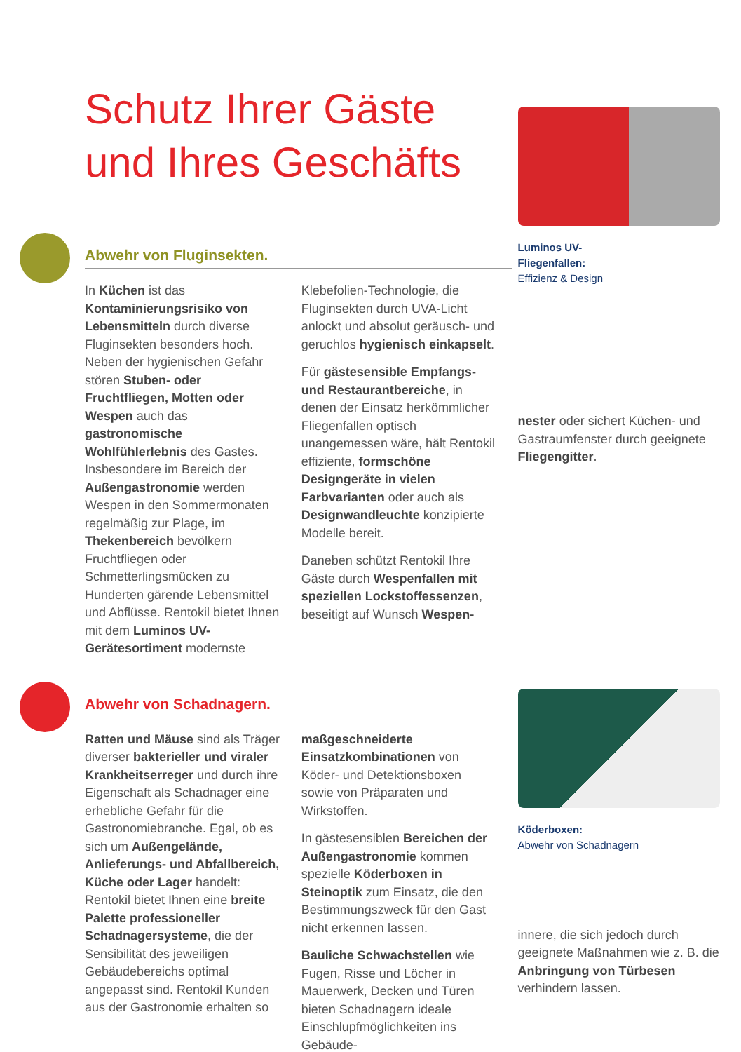Schutz Ihrer Gäste
und Ihres Geschäfts
Abwehr von Fluginsekten.
In Küchen ist das Kontaminierungsrisiko von Lebensmitteln durch diverse Fluginsekten besonders hoch. Neben der hygienischen Gefahr stören Stuben- oder Fruchtfliegen, Motten oder Wespen auch das gastronomische Wohlfühlerlebnis des Gastes. Insbesondere im Bereich der Außengastronomie werden Wespen in den Sommermonaten regelmäßig zur Plage, im Thekenbereich bevölkern Fruchtfliegen oder Schmetterlingsmücken zu Hunderten gärende Lebensmittel und Abflüsse. Rentokil bietet Ihnen mit dem Luminos UV-Gerätesortiment modernste
Klebefolien-Technologie, die Fluginsekten durch UVA-Licht anlockt und absolut geräusch- und geruchlos hygienisch einkapselt.
Für gästesensible Empfangs- und Restaurantbereiche, in denen der Einsatz herkömmlicher Fliegenfallen optisch unangemessen wäre, hält Rentokil effiziente, formschöne Designgeräte in vielen Farbvarianten oder auch als Designwandleuchte konzipierte Modelle bereit.
Daneben schützt Rentokil Ihre Gäste durch Wespenfallen mit speziellen Lockstoffessenzen, beseitigt auf Wunsch Wespen-
Luminos UV-
Fliegenfallen:
Effizienz & Design
nester oder sichert Küchen- und Gastraumfenster durch geeignete Fliegengitter.
Abwehr von Schadnagern.
Ratten und Mäuse sind als Träger diverser bakterieller und viraler Krankheitserreger und durch ihre Eigenschaft als Schadnager eine erhebliche Gefahr für die Gastronomiebranche. Egal, ob es sich um Außengelände, Anlieferungs- und Abfallbereich, Küche oder Lager handelt: Rentokil bietet Ihnen eine breite Palette professioneller Schadnagersysteme, die der Sensibilität des jeweiligen Gebäudebereichs optimal angepasst sind. Rentokil Kunden aus der Gastronomie erhalten so
maßgeschneiderte Einsatzkombinationen von Köder- und Detektionsboxen sowie von Präparaten und Wirkstoffen.
In gästesensiblen Bereichen der Außengastronomie kommen spezielle Köderboxen in Steinoptik zum Einsatz, die den Bestimmungszweck für den Gast nicht erkennen lassen.
Bauliche Schwachstellen wie Fugen, Risse und Löcher in Mauerwerk, Decken und Türen bieten Schadnagern ideale Einschlupfmöglichkeiten ins Gebäude-
Köderboxen:
Abwehr von Schadnagern
innere, die sich jedoch durch geeignete Maßnahmen wie z. B. die Anbringung von Türbesen verhindern lassen.